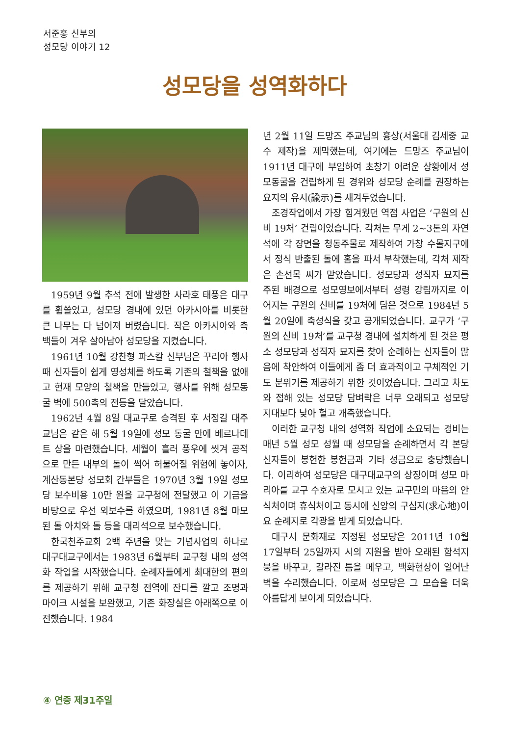서준홍 신부의
성모당 이야기 12
성모당을 성역화하다
1959년 9월 추석 전에 발생한 사라호 태풍은 대구를 휩쓸었고, 성모당 경내에 있던 아카시아를 비롯한 큰 나무는 다 넘어져 버렸습니다. 작은 아카시아와 측백들이 겨우 살아남아 성모당을 지켰습니다.
1961년 10월 강찬형 파스칼 신부님은 꾸리아 행사 때 신자들이 쉽게 영성체를 하도록 기존의 철책을 없애고 현재 모양의 철책을 만들었고, 행사를 위해 성모동굴 벽에 500촉의 전등을 달았습니다.
1962년 4월 8일 대교구로 승격된 후 서정길 대주교님은 같은 해 5월 19일에 성모 동굴 안에 베르나데트 상을 마련했습니다. 세월이 흘러 풍우에 씻겨 공적으로 만든 내부의 돌이 썩어 허물어질 위험에 놓이자, 계산동본당 성모회 간부들은 1970년 3월 19일 성모당 보수비용 10만 원을 교구청에 전달했고 이 기금을 바탕으로 우선 외보수를 하였으며, 1981년 8월 마모된 돌 아치와 돌 등을 대리석으로 보수했습니다.
한국천주교회 2백 주년을 맞는 기념사업의 하나로 대구대교구에서는 1983년 6월부터 교구청 내의 성역화 작업을 시작했습니다. 순례자들에게 최대한의 편의를 제공하기 위해 교구청 전역에 잔디를 깔고 조명과 마이크 시설을 보완했고, 기존 화장실은 아래쪽으로 이전했습니다. 1984
년 2월 11일 드망즈 주교님의 흉상(서울대 김세중 교수 제작)을 제막했는데, 여기에는 드망즈 주교님이 1911년 대구에 부임하여 초창기 어려운 상황에서 성모동굴을 건립하게 된 경위와 성모당 순례를 권장하는 요지의 유시(諭示)를 새겨두었습니다.
조경작업에서 가장 힘겨웠던 역점 사업은 ‘구원의 신비 19처’ 건립이었습니다. 각처는 무게 2~3톤의 자연석에 각 장면을 청동주물로 제작하여 가창 수몰지구에서 정식 반출된 돌에 홈을 파서 부착했는데, 각처 제작은 손선목 씨가 맡았습니다. 성모당과 성직자 묘지를 주된 배경으로 성모영보에서부터 성령 강림까지로 이어지는 구원의 신비를 19처에 담은 것으로 1984년 5월 20일에 축성식을 갖고 공개되었습니다. 교구가 ‘구원의 신비 19처’를 교구청 경내에 설치하게 된 것은 평소 성모당과 성직자 묘지를 찾아 순례하는 신자들이 많음에 착안하여 이들에게 좀 더 효과적이고 구체적인 기도 분위기를 제공하기 위한 것이었습니다. 그리고 차도와 접해 있는 성모당 담벼락은 너무 오래되고 성모당 지대보다 낮아 헐고 개축했습니다.
이러한 교구청 내의 성역화 작업에 소요되는 경비는 매년 5월 성모 성월 때 성모당을 순례하면서 각 본당 신자들이 봉헌한 봉헌금과 기타 성금으로 충당했습니다. 이리하여 성모당은 대구대교구의 상징이며 성모 마리아를 교구 수호자로 모시고 있는 교구민의 마음의 안식처이며 휴식처이고 동시에 신앙의 구심지(求心地)이요 순례지로 각광을 받게 되었습니다.
대구시 문화재로 지정된 성모당은 2011년 10월 17일부터 25일까지 시의 지원을 받아 오래된 함석지붕을 바꾸고, 갈라진 틈을 메우고, 백화현상이 일어난 벽을 수리했습니다. 이로써 성모당은 그 모습을 더욱 아름답게 보이게 되었습니다.
④ 연중 제31주일